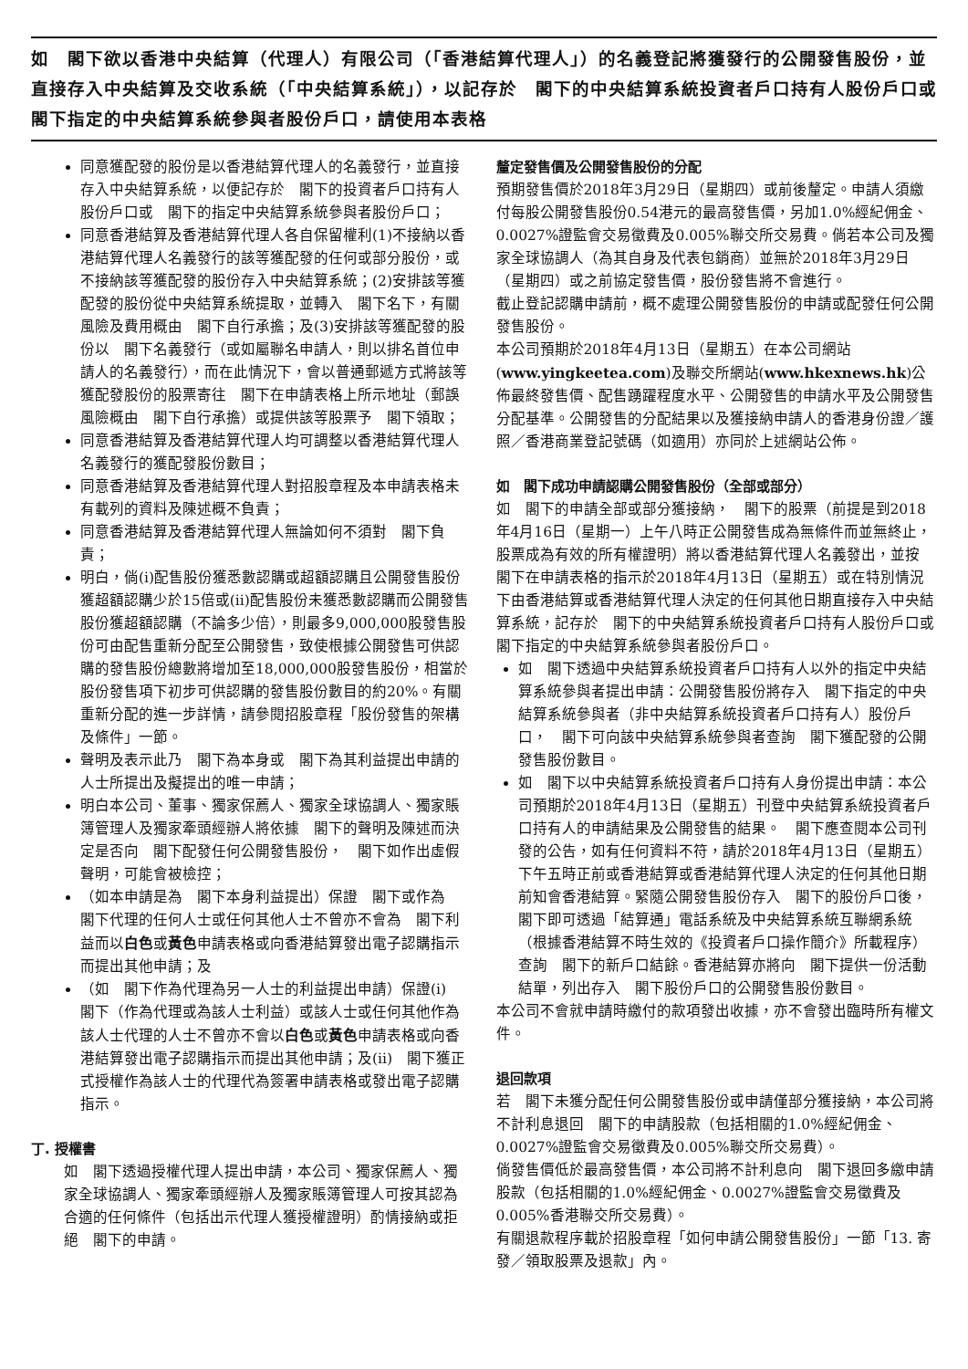如　閣下欲以香港中央結算（代理人）有限公司（「香港結算代理人」）的名義登記將獲發行的公開發售股份，並直接存入中央結算及交收系統（「中央結算系統」），以記存於　閣下的中央結算系統投資者戶口持有人股份戶口或　閣下指定的中央結算系統參與者股份戶口，請使用本表格
同意獲配發的股份是以香港結算代理人的名義發行，並直接存入中央結算系統，以便記存於　閣下的投資者戶口持有人股份戶口或　閣下的指定中央結算系統參與者股份戶口；
同意香港結算及香港結算代理人各自保留權利(1)不接納以香港結算代理人名義發行的該等獲配發的任何或部分股份，或不接納該等獲配發的股份存入中央結算系統；(2)安排該等獲配發的股份從中央結算系統提取，並轉入　閣下名下，有關風險及費用概由　閣下自行承擔；及(3)安排該等獲配發的股份以　閣下名義發行（或如屬聯名申請人，則以排名首位申請人的名義發行），而在此情況下，會以普通郵遞方式將該等獲配發股份的股票寄往　閣下在申請表格上所示地址（郵誤風險概由　閣下自行承擔）或提供該等股票予　閣下領取；
同意香港結算及香港結算代理人均可調整以香港結算代理人名義發行的獲配發股份數目；
同意香港結算及香港結算代理人對招股章程及本申請表格未有載列的資料及陳述概不負責；
同意香港結算及香港結算代理人無論如何不須對　閣下負責；
明白，倘(i)配售股份獲悉數認購或超額認購且公開發售股份獲超額認購少於15倍或(ii)配售股份未獲悉數認購而公開發售股份獲超額認購（不論多少倍），則最多9,000,000股發售股份可由配售重新分配至公開發售，致使根據公開發售可供認購的發售股份總數將增加至18,000,000股發售股份，相當於股份發售項下初步可供認購的發售股份數目的約20%。有關重新分配的進一步詳情，請參閱招股章程「股份發售的架構及條件」一節。
聲明及表示此乃　閣下為本身或　閣下為其利益提出申請的人士所提出及擬提出的唯一申請；
明白本公司、董事、獨家保薦人、獨家全球協調人、獨家賬簿管理人及獨家牽頭經辦人將依據　閣下的聲明及陳述而決定是否向　閣下配發任何公開發售股份，　閣下如作出虛假聲明，可能會被檢控；
（如本申請是為　閣下本身利益提出）保證　閣下或作為　閣下代理的任何人士或任何其他人士不曾亦不會為　閣下利益而以白色或黃色申請表格或向香港結算發出電子認購指示而提出其他申請；及
（如　閣下作為代理為另一人士的利益提出申請）保證(i)　閣下（作為代理或為該人士利益）或該人士或任何其他作為該人士代理的人士不曾亦不會以白色或黃色申請表格或向香港結算發出電子認購指示而提出其他申請；及(ii)　閣下獲正式授權作為該人士的代理代為簽署申請表格或發出電子認購指示。
丁. 授權書
如　閣下透過授權代理人提出申請，本公司、獨家保薦人、獨家全球協調人、獨家牽頭經辦人及獨家賬簿管理人可按其認為合適的任何條件（包括出示代理人獲授權證明）酌情接納或拒絕　閣下的申請。
釐定發售價及公開發售股份的分配
預期發售價於2018年3月29日（星期四）或前後釐定。申請人須繳付每股公開發售股份0.54港元的最高發售價，另加1.0%經紀佣金、0.0027%證監會交易徵費及0.005%聯交所交易費。倘若本公司及獨家全球協調人（為其自身及代表包銷商）並無於2018年3月29日（星期四）或之前協定發售價，股份發售將不會進行。
截止登記認購申請前，概不處理公開發售股份的申請或配發任何公開發售股份。
本公司預期於2018年4月13日（星期五）在本公司網站(www.yingkeetea.com)及聯交所網站(www.hkexnews.hk)公佈最終發售價、配售踴躍程度水平、公開發售的申請水平及公開發售分配基準。公開發售的分配結果以及獲接納申請人的香港身份證／護照／香港商業登記號碼（如適用）亦同於上述網站公佈。
如　閣下成功申請認購公開發售股份（全部或部分）
如　閣下的申請全部或部分獲接納，　閣下的股票（前提是到2018年4月16日（星期一）上午八時正公開發售成為無條件而並無終止，股票成為有效的所有權證明）將以香港結算代理人名義發出，並按　閣下在申請表格的指示於2018年4月13日（星期五）或在特別情況下由香港結算或香港結算代理人決定的任何其他日期直接存入中央結算系統，記存於　閣下的中央結算系統投資者戶口持有人股份戶口或　閣下指定的中央結算系統參與者股份戶口。
如　閣下透過中央結算系統投資者戶口持有人以外的指定中央結算系統參與者提出申請：公開發售股份將存入　閣下指定的中央結算系統參與者（非中央結算系統投資者戶口持有人）股份戶口，　閣下可向該中央結算系統參與者查詢　閣下獲配發的公開發售股份數目。
如　閣下以中央結算系統投資者戶口持有人身份提出申請：本公司預期於2018年4月13日（星期五）刊登中央結算系統投資者戶口持有人的申請結果及公開發售的結果。　閣下應查閱本公司刊發的公告，如有任何資料不符，請於2018年4月13日（星期五）下午五時正前或香港結算或香港結算代理人決定的任何其他日期前知會香港結算。緊隨公開發售股份存入　閣下的股份戶口後，　閣下即可透過「結算通」電話系統及中央結算系統互聯網系統（根據香港結算不時生效的《投資者戶口操作簡介》所載程序）查詢　閣下的新戶口結餘。香港結算亦將向　閣下提供一份活動結單，列出存入　閣下股份戶口的公開發售股份數目。
本公司不會就申請時繳付的款項發出收據，亦不會發出臨時所有權文件。
退回款項
若　閣下未獲分配任何公開發售股份或申請僅部分獲接納，本公司將不計利息退回　閣下的申請股款（包括相關的1.0%經紀佣金、0.0027%證監會交易徵費及0.005%聯交所交易費）。
倘發售價低於最高發售價，本公司將不計利息向　閣下退回多繳申請股款（包括相關的1.0%經紀佣金、0.0027%證監會交易徵費及0.005%香港聯交所交易費）。
有關退款程序載於招股章程「如何申請公開發售股份」一節「13. 寄發／領取股票及退款」內。